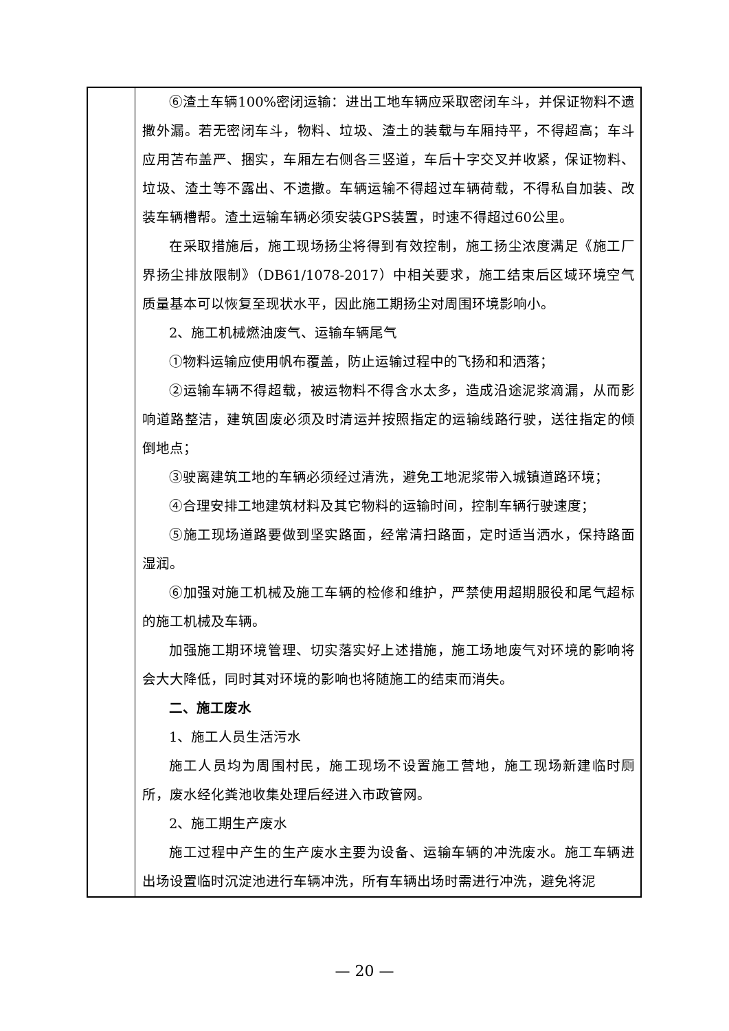| | ⑥渣土车辆100%密闭运输：进出工地车辆应采取密闭车斗，并保证物料不遗撒外漏。若无密闭车斗，物料、垃圾、渣土的装载与车厢持平，不得超高；车斗应用苫布盖严、捆实，车厢左右侧各三竖道，车后十字交叉并收紧，保证物料、垃圾、渣土等不露出、不遗撒。车辆运输不得超过车辆荷载，不得私自加装、改装车辆槽帮。渣土运输车辆必须安装GPS装置，时速不得超过60公里。 在采取措施后，施工现场扬尘将得到有效控制，施工扬尘浓度满足《施工厂界扬尘排放限制》（DB61/1078-2017）中相关要求，施工结束后区域环境空气质量基本可以恢复至现状水平，因此施工期扬尘对周围环境影响小。 2、施工机械燃油废气、运输车辆尾气 ①物料运输应使用帆布覆盖，防止运输过程中的飞扬和和洒落； ②运输车辆不得超载，被运物料不得含水太多，造成沿途泥浆滴漏，从而影响道路整洁，建筑固废必须及时清运并按照指定的运输线路行驶，送往指定的倾倒地点； ③驶离建筑工地的车辆必须经过清洗，避免工地泥浆带入城镇道路环境； ④合理安排工地建筑材料及其它物料的运输时间，控制车辆行驶速度； ⑤施工现场道路要做到坚实路面，经常清扫路面，定时适当洒水，保持路面湿润。 ⑥加强对施工机械及施工车辆的检修和维护，严禁使用超期服役和尾气超标的施工机械及车辆。 加强施工期环境管理、切实落实好上述措施，施工场地废气对环境的影响将会大大降低，同时其对环境的影响也将随施工的结束而消失。 二、施工废水 1、施工人员生活污水 施工人员均为周围村民，施工现场不设置施工营地，施工现场新建临时厕所，废水经化粪池收集处理后经进入市政管网。 2、施工期生产废水 施工过程中产生的生产废水主要为设备、运输车辆的冲洗废水。施工车辆进出场设置临时沉淀池进行车辆冲洗，所有车辆出场时需进行冲洗，避免将泥 |
— 20 —